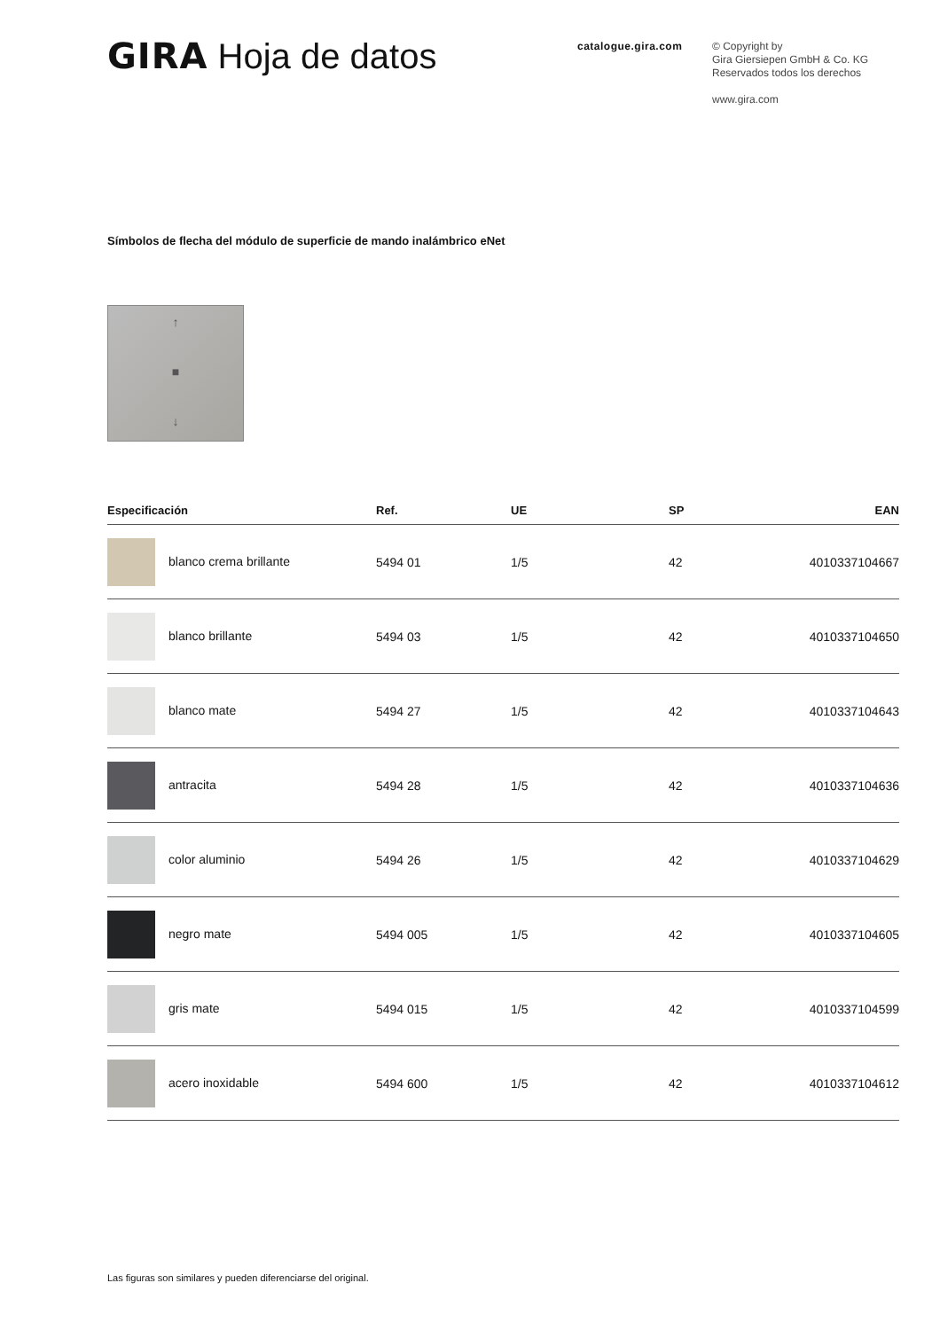GIRA Hoja de datos
catalogue.gira.com
© Copyright by
Gira Giersiepen GmbH & Co. KG
Reservados todos los derechos
www.gira.com
Símbolos de flecha del módulo de superficie de mando inalámbrico eNet
↑
■
↓
| Especificación | Ref. | UE | SP | EAN |
| --- | --- | --- | --- | --- |
| blanco crema brillante | 5494 01 | 1/5 | 42 | 4010337104667 |
| blanco brillante | 5494 03 | 1/5 | 42 | 4010337104650 |
| blanco mate | 5494 27 | 1/5 | 42 | 4010337104643 |
| antracita | 5494 28 | 1/5 | 42 | 4010337104636 |
| color aluminio | 5494 26 | 1/5 | 42 | 4010337104629 |
| negro mate | 5494 005 | 1/5 | 42 | 4010337104605 |
| gris mate | 5494 015 | 1/5 | 42 | 4010337104599 |
| acero inoxidable | 5494 600 | 1/5 | 42 | 4010337104612 |
Las figuras son similares y pueden diferenciarse del original.